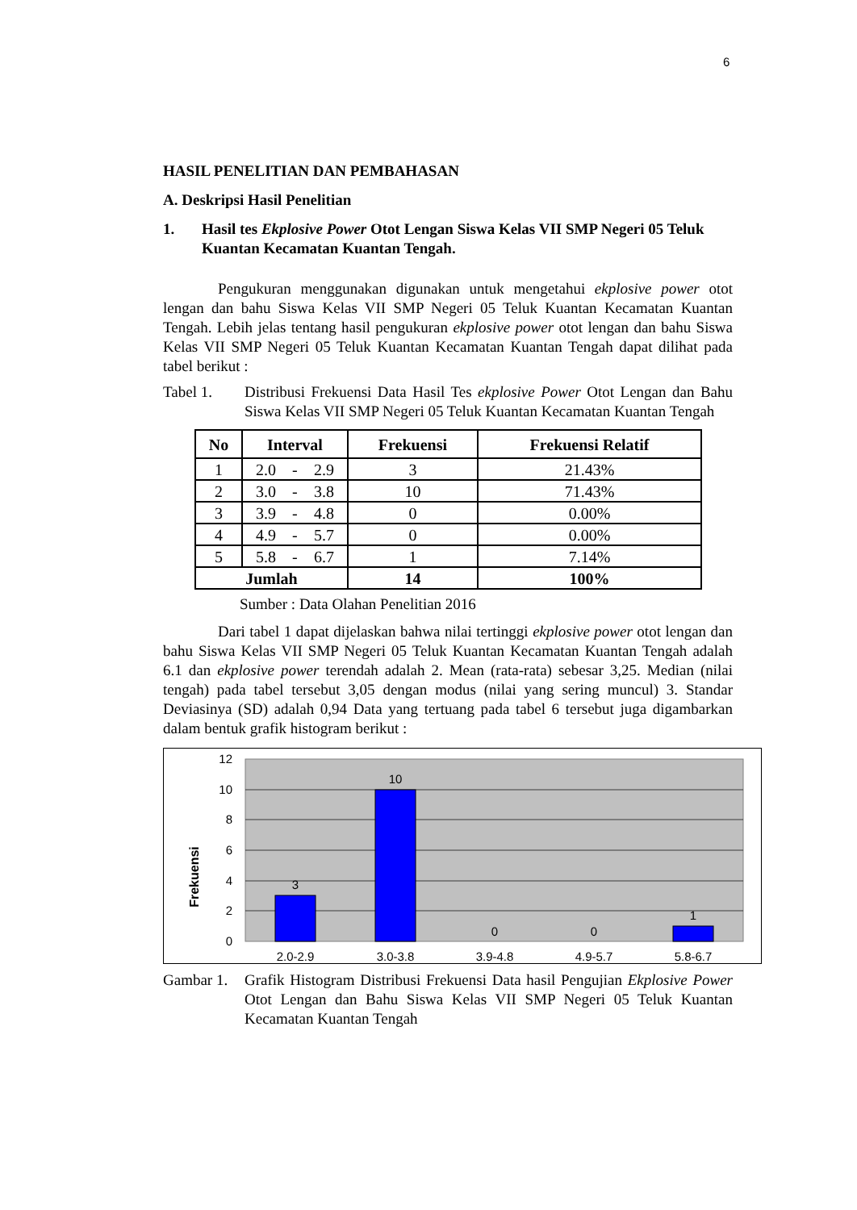6
HASIL PENELITIAN DAN PEMBAHASAN
A. Deskripsi Hasil Penelitian
1. Hasil tes Ekplosive Power Otot Lengan Siswa Kelas VII SMP Negeri 05 Teluk Kuantan Kecamatan Kuantan Tengah.
Pengukuran menggunakan digunakan untuk mengetahui ekplosive power otot lengan dan bahu Siswa Kelas VII SMP Negeri 05 Teluk Kuantan Kecamatan Kuantan Tengah. Lebih jelas tentang hasil pengukuran ekplosive power otot lengan dan bahu Siswa Kelas VII SMP Negeri 05 Teluk Kuantan Kecamatan Kuantan Tengah dapat dilihat pada tabel berikut :
Tabel 1. Distribusi Frekuensi Data Hasil Tes ekplosive Power Otot Lengan dan Bahu Siswa Kelas VII SMP Negeri 05 Teluk Kuantan Kecamatan Kuantan Tengah
| No | Interval | | | Frekuensi | Frekuensi Relatif |
| --- | --- | --- | --- | --- | --- |
| 1 | 2.0 | - | 2.9 | 3 | 21.43% |
| 2 | 3.0 | - | 3.8 | 10 | 71.43% |
| 3 | 3.9 | - | 4.8 | 0 | 0.00% |
| 4 | 4.9 | - | 5.7 | 0 | 0.00% |
| 5 | 5.8 | - | 6.7 | 1 | 7.14% |
| Jumlah | | | | 14 | 100% |
Sumber : Data Olahan Penelitian 2016
Dari tabel 1 dapat dijelaskan bahwa nilai tertinggi ekplosive power otot lengan dan bahu Siswa Kelas VII SMP Negeri 05 Teluk Kuantan Kecamatan Kuantan Tengah adalah 6.1 dan ekplosive power terendah adalah 2. Mean (rata-rata) sebesar 3,25. Median (nilai tengah) pada tabel tersebut 3,05 dengan modus (nilai yang sering muncul) 3. Standar Deviasinya (SD) adalah 0,94 Data yang tertuang pada tabel 6 tersebut juga digambarkan dalam bentuk grafik histogram berikut :
12
10
8
6
4
2
0
3
10
0
0
1
2.0-2.9
3.0-3.8
3.9-4.8
4.9-5.7
5.8-6.7
Frekuensi
Gambar 1. Grafik Histogram Distribusi Frekuensi Data hasil Pengujian Ekplosive Power Otot Lengan dan Bahu Siswa Kelas VII SMP Negeri 05 Teluk Kuantan Kecamatan Kuantan Tengah